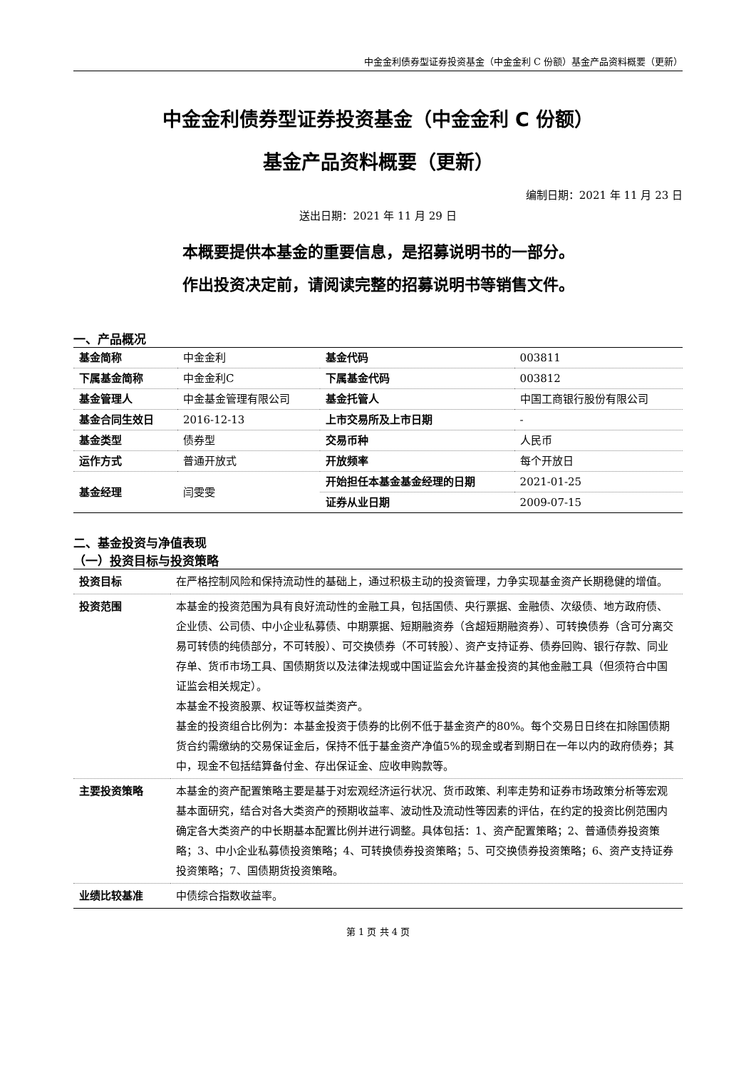中金金利债券型证券投资基金（中金金利 C 份额）基金产品资料概要（更新）
中金金利债券型证券投资基金（中金金利 C 份额）
基金产品资料概要（更新）
编制日期：2021 年 11 月 23 日
送出日期：2021 年 11 月 29 日
本概要提供本基金的重要信息，是招募说明书的一部分。
作出投资决定前，请阅读完整的招募说明书等销售文件。
一、产品概况
| 基金简称 | 中金金利 | 基金代码 | 003811 |
| 下属基金简称 | 中金金利C | 下属基金代码 | 003812 |
| 基金管理人 | 中金基金管理有限公司 | 基金托管人 | 中国工商银行股份有限公司 |
| 基金合同生效日 | 2016-12-13 | 上市交易所及上市日期 | - |
| 基金类型 | 债券型 | 交易币种 | 人民币 |
| 运作方式 | 普通开放式 | 开放频率 | 每个开放日 |
| 基金经理 | 闫雯雯 | 开始担任本基金基金经理的日期 | 2021-01-25 |
| | | 证券从业日期 | 2009-07-15 |
二、基金投资与净值表现
（一）投资目标与投资策略
| 投资目标 | 在严格控制风险和保持流动性的基础上，通过积极主动的投资管理，力争实现基金资产长期稳健的增值。 |
| 投资范围 | 本基金的投资范围为具有良好流动性的金融工具，包括国债、央行票据、金融债、次级债、地方政府债、企业债、公司债、中小企业私募债、中期票据、短期融资券（含超短期融资券）、可转换债券（含可分离交易可转债的纯债部分，不可转股）、可交换债券（不可转股）、资产支持证券、债券回购、银行存款、同业存单、货币市场工具、国债期货以及法律法规或中国证监会允许基金投资的其他金融工具（但须符合中国证监会相关规定）。 本基金不投资股票、权证等权益类资产。 基金的投资组合比例为：本基金投资于债券的比例不低于基金资产的80%。每个交易日日终在扣除国债期货合约需缴纳的交易保证金后，保持不低于基金资产净值5%的现金或者到期日在一年以内的政府债券；其中，现金不包括结算备付金、存出保证金、应收申购款等。 |
| 主要投资策略 | 本基金的资产配置策略主要是基于对宏观经济运行状况、货币政策、利率走势和证券市场政策分析等宏观基本面研究，结合对各大类资产的预期收益率、波动性及流动性等因素的评估，在约定的投资比例范围内确定各大类资产的中长期基本配置比例并进行调整。具体包括：1、资产配置策略；2、普通债券投资策略；3、中小企业私募债投资策略；4、可转换债券投资策略；5、可交换债券投资策略；6、资产支持证券投资策略；7、国债期货投资策略。 |
| 业绩比较基准 | 中债综合指数收益率。 |
第 1 页 共 4 页